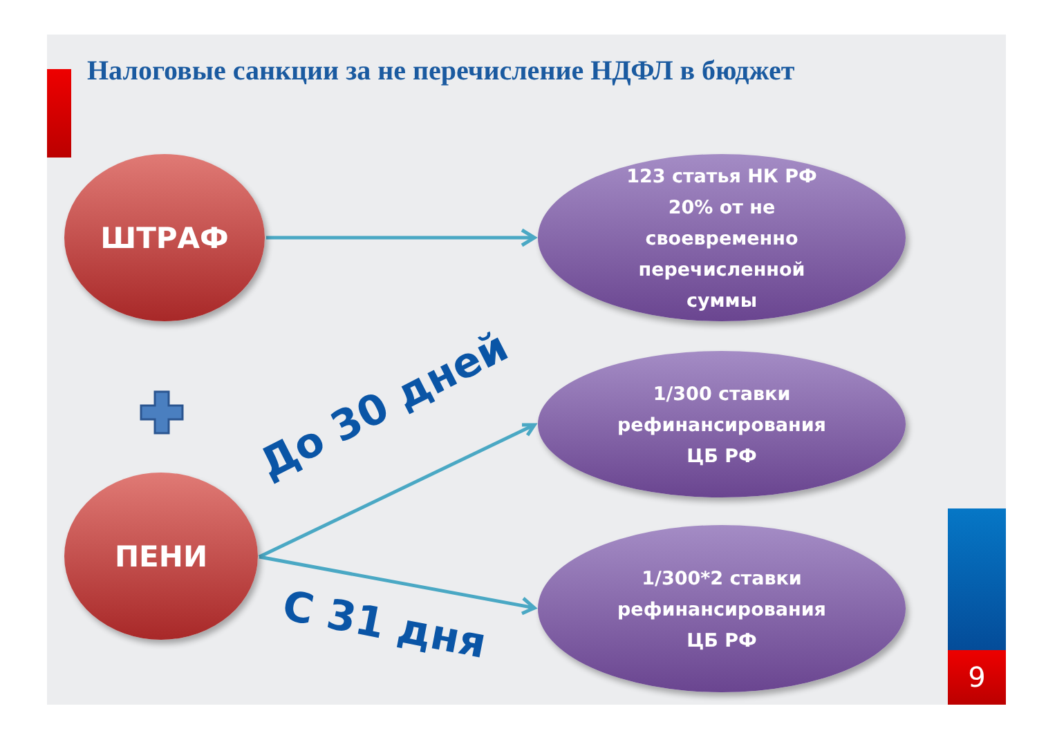Налоговые санкции за не перечисление НДФЛ в бюджет
ШТРАФ
ПЕНИ
123 статья НК РФ
20% от не
своевременно
перечисленной
суммы
1/300 ставки
рефинансирования
ЦБ РФ
1/300*2 ставки
рефинансирования
ЦБ РФ
До 30 дней
С 31 дня
9